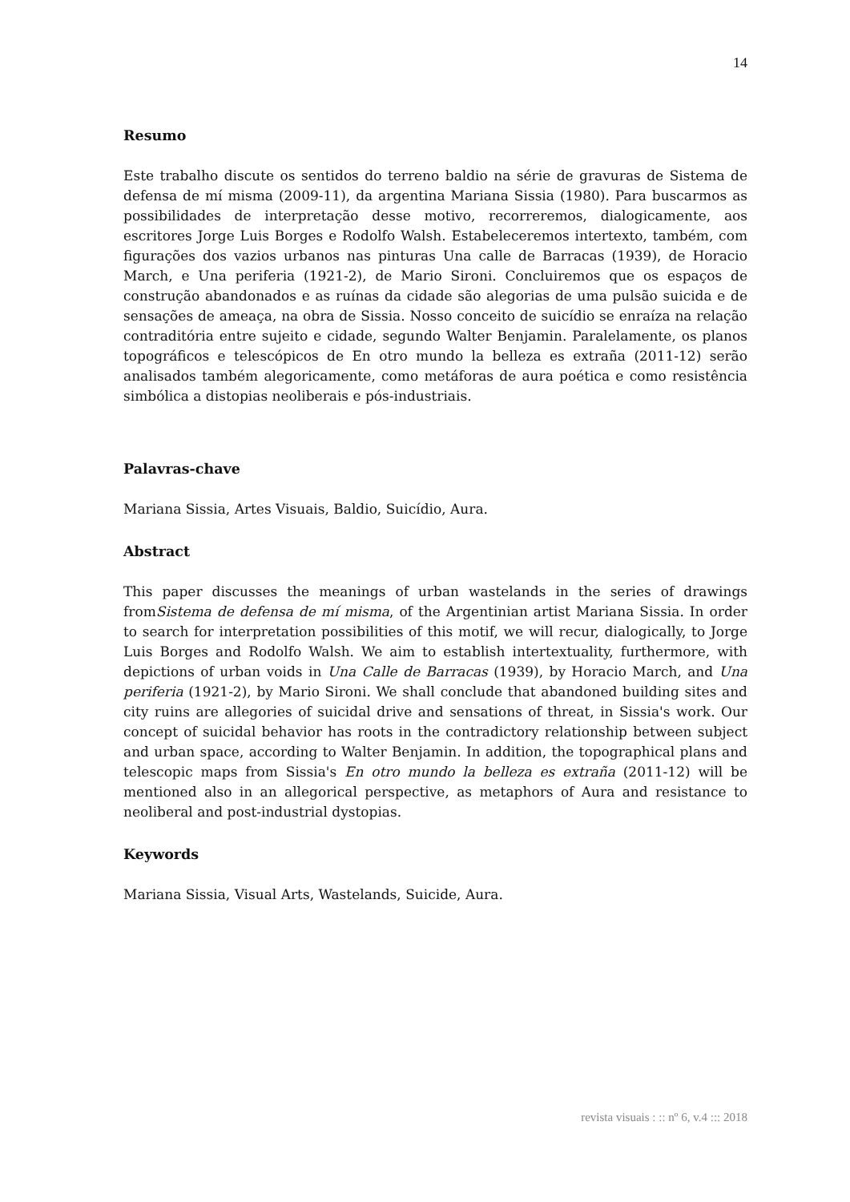14
Resumo
Este trabalho discute os sentidos do terreno baldio na série de gravuras de Sistema de defensa de mí misma (2009-11), da argentina Mariana Sissia (1980). Para buscarmos as possibilidades de interpretação desse motivo, recorreremos, dialogicamente, aos escritores Jorge Luis Borges e Rodolfo Walsh. Estabeleceremos intertexto, também, com figurações dos vazios urbanos nas pinturas Una calle de Barracas (1939), de Horacio March, e Una periferia (1921-2), de Mario Sironi. Concluiremos que os espaços de construção abandonados e as ruínas da cidade são alegorias de uma pulsão suicida e de sensações de ameaça, na obra de Sissia. Nosso conceito de suicídio se enraíza na relação contraditória entre sujeito e cidade, segundo Walter Benjamin. Paralelamente, os planos topográficos e telescópicos de En otro mundo la belleza es extraña (2011-12) serão analisados também alegoricamente, como metáforas de aura poética e como resistência simbólica a distopias neoliberais e pós-industriais.
Palavras-chave
Mariana Sissia, Artes Visuais, Baldio, Suicídio, Aura.
Abstract
This paper discusses the meanings of urban wastelands in the series of drawings fromSistema de defensa de mí misma, of the Argentinian artist Mariana Sissia. In order to search for interpretation possibilities of this motif, we will recur, dialogically, to Jorge Luis Borges and Rodolfo Walsh. We aim to establish intertextuality, furthermore, with depictions of urban voids in Una Calle de Barracas (1939), by Horacio March, and Una periferia (1921-2), by Mario Sironi. We shall conclude that abandoned building sites and city ruins are allegories of suicidal drive and sensations of threat, in Sissia's work. Our concept of suicidal behavior has roots in the contradictory relationship between subject and urban space, according to Walter Benjamin. In addition, the topographical plans and telescopic maps from Sissia's En otro mundo la belleza es extraña (2011-12) will be mentioned also in an allegorical perspective, as metaphors of Aura and resistance to neoliberal and post-industrial dystopias.
Keywords
Mariana Sissia, Visual Arts, Wastelands, Suicide, Aura.
revista visuais : :: nº 6, v.4 ::: 2018